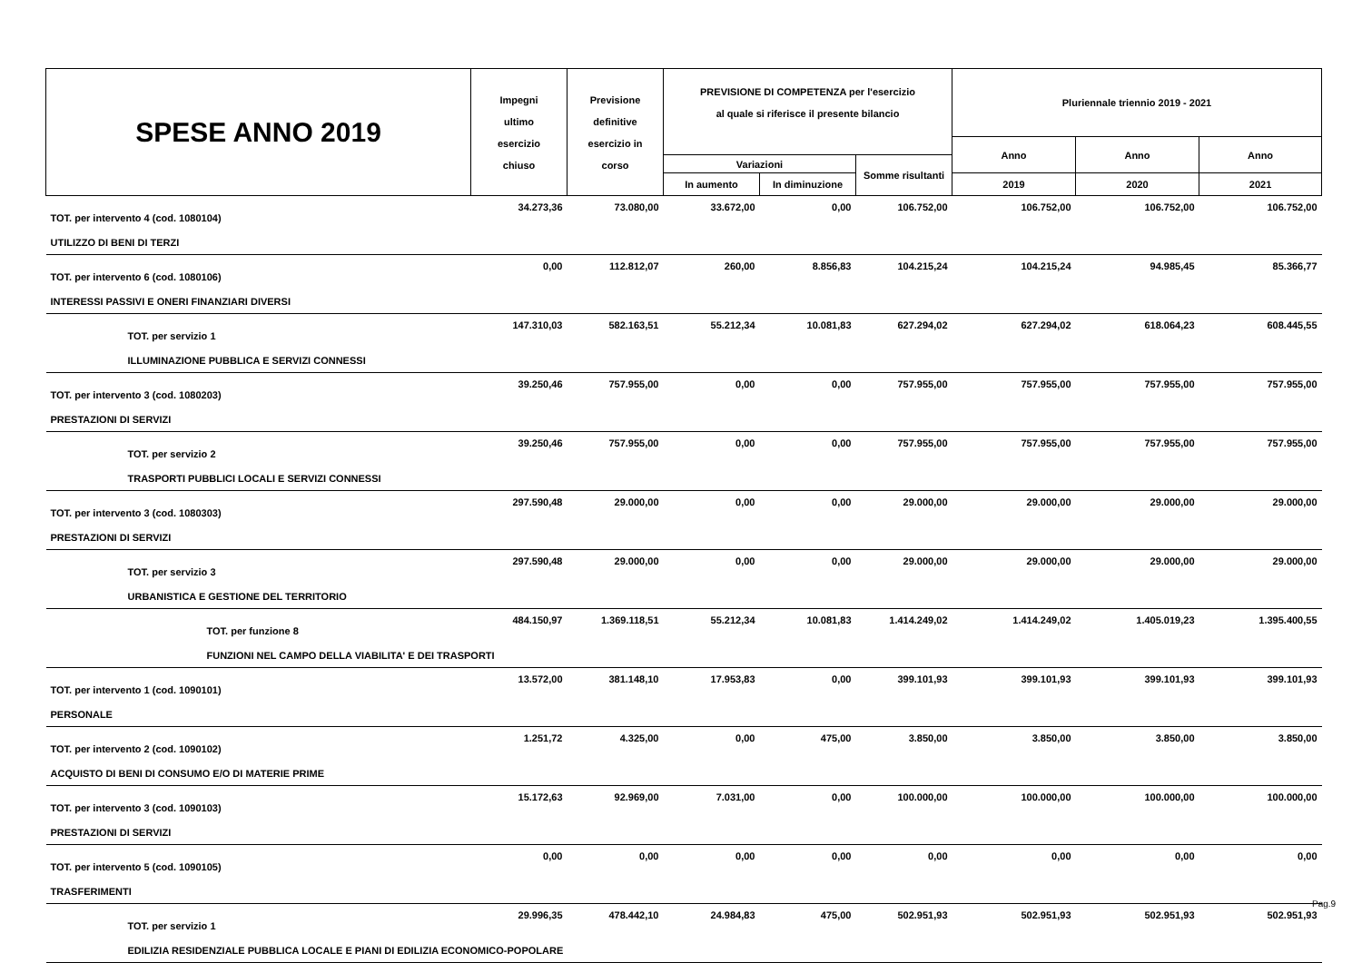| SPESE ANNO 2019 | Impegni ultimo esercizio chiuso | Previsione definitive esercizio in corso | PREVISIONE DI COMPETENZA per l'esercizio al quale si riferisce il presente bilancio | | | Pluriennale triennio 2019 - 2021 | | |
| --- | --- | --- | --- | --- | --- | --- | --- | --- |
| | | | | | | Anno | Anno | Anno |
| | | | Variazioni | | Somme risultanti | | | |
| | | | In aumento | In diminuzione | | 2019 | 2020 | 2021 |
| TOT. per intervento 4 (cod. 1080104) | 34.273,36 | 73.080,00 | 33.672,00 | 0,00 | 106.752,00 | 106.752,00 | 106.752,00 | 106.752,00 |
| UTILIZZO DI BENI DI TERZI | | | | | | | | |
| TOT. per intervento 6 (cod. 1080106) | 0,00 | 112.812,07 | 260,00 | 8.856,83 | 104.215,24 | 104.215,24 | 94.985,45 | 85.366,77 |
| INTERESSI PASSIVI E ONERI FINANZIARI DIVERSI | | | | | | | | |
| TOT. per servizio 1 | 147.310,03 | 582.163,51 | 55.212,34 | 10.081,83 | 627.294,02 | 627.294,02 | 618.064,23 | 608.445,55 |
| ILLUMINAZIONE PUBBLICA E SERVIZI CONNESSI | | | | | | | | |
| TOT. per intervento 3 (cod. 1080203) | 39.250,46 | 757.955,00 | 0,00 | 0,00 | 757.955,00 | 757.955,00 | 757.955,00 | 757.955,00 |
| PRESTAZIONI DI SERVIZI | | | | | | | | |
| TOT. per servizio 2 | 39.250,46 | 757.955,00 | 0,00 | 0,00 | 757.955,00 | 757.955,00 | 757.955,00 | 757.955,00 |
| TRASPORTI PUBBLICI LOCALI E SERVIZI CONNESSI | | | | | | | | |
| TOT. per intervento 3 (cod. 1080303) | 297.590,48 | 29.000,00 | 0,00 | 0,00 | 29.000,00 | 29.000,00 | 29.000,00 | 29.000,00 |
| PRESTAZIONI DI SERVIZI | | | | | | | | |
| TOT. per servizio 3 | 297.590,48 | 29.000,00 | 0,00 | 0,00 | 29.000,00 | 29.000,00 | 29.000,00 | 29.000,00 |
| URBANISTICA E GESTIONE DEL TERRITORIO | | | | | | | | |
| TOT. per funzione 8 | 484.150,97 | 1.369.118,51 | 55.212,34 | 10.081,83 | 1.414.249,02 | 1.414.249,02 | 1.405.019,23 | 1.395.400,55 |
| FUNZIONI NEL CAMPO DELLA VIABILITA' E DEI TRASPORTI | | | | | | | | |
| TOT. per intervento 1 (cod. 1090101) | 13.572,00 | 381.148,10 | 17.953,83 | 0,00 | 399.101,93 | 399.101,93 | 399.101,93 | 399.101,93 |
| PERSONALE | | | | | | | | |
| TOT. per intervento 2 (cod. 1090102) | 1.251,72 | 4.325,00 | 0,00 | 475,00 | 3.850,00 | 3.850,00 | 3.850,00 | 3.850,00 |
| ACQUISTO DI BENI DI CONSUMO E/O DI MATERIE PRIME | | | | | | | | |
| TOT. per intervento 3 (cod. 1090103) | 15.172,63 | 92.969,00 | 7.031,00 | 0,00 | 100.000,00 | 100.000,00 | 100.000,00 | 100.000,00 |
| PRESTAZIONI DI SERVIZI | | | | | | | | |
| TOT. per intervento 5 (cod. 1090105) | 0,00 | 0,00 | 0,00 | 0,00 | 0,00 | 0,00 | 0,00 | 0,00 |
| TRASFERIMENTI | | | | | | | | |
| TOT. per servizio 1 | 29.996,35 | 478.442,10 | 24.984,83 | 475,00 | 502.951,93 | 502.951,93 | 502.951,93 | 502.951,93 |
| EDILIZIA RESIDENZIALE PUBBLICA LOCALE E PIANI DI EDILIZIA ECONOMICO-POPOLARE | | | | | | | | |
Pag.9